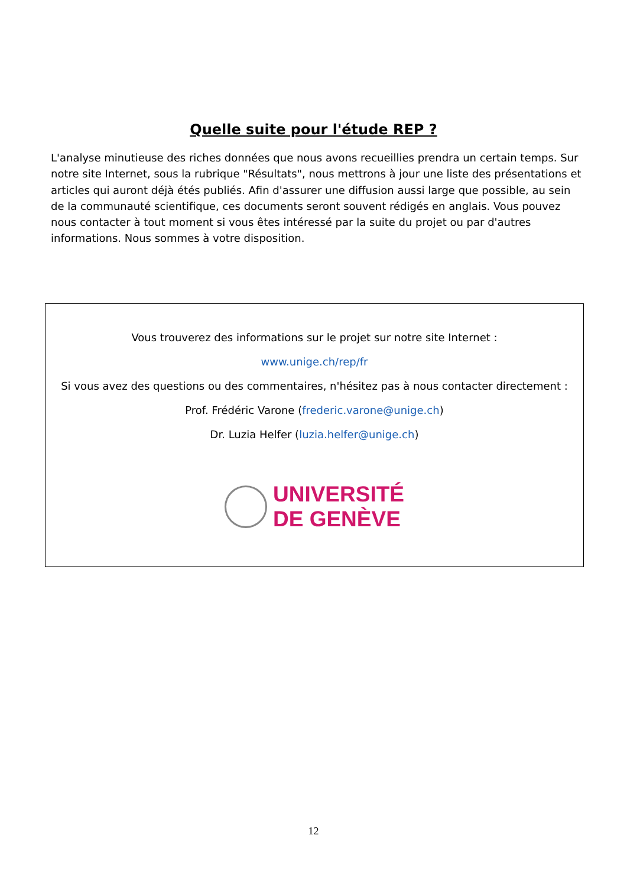Quelle suite pour l'étude REP ?
L'analyse minutieuse des riches données que nous avons recueillies prendra un certain temps. Sur notre site Internet, sous la rubrique "Résultats", nous mettrons à jour une liste des présentations et articles qui auront déjà étés publiés. Afin d'assurer une diffusion aussi large que possible, au sein de la communauté scientifique, ces documents seront souvent rédigés en anglais. Vous pouvez nous contacter à tout moment si vous êtes intéressé par la suite du projet ou par d'autres informations. Nous sommes à votre disposition.
Vous trouverez des informations sur le projet sur notre site Internet :
www.unige.ch/rep/fr
Si vous avez des questions ou des commentaires, n'hésitez pas à nous contacter directement :
Prof. Frédéric Varone (frederic.varone@unige.ch)
Dr. Luzia Helfer (luzia.helfer@unige.ch)
UNIVERSITÉ
DE GENÈVE
12